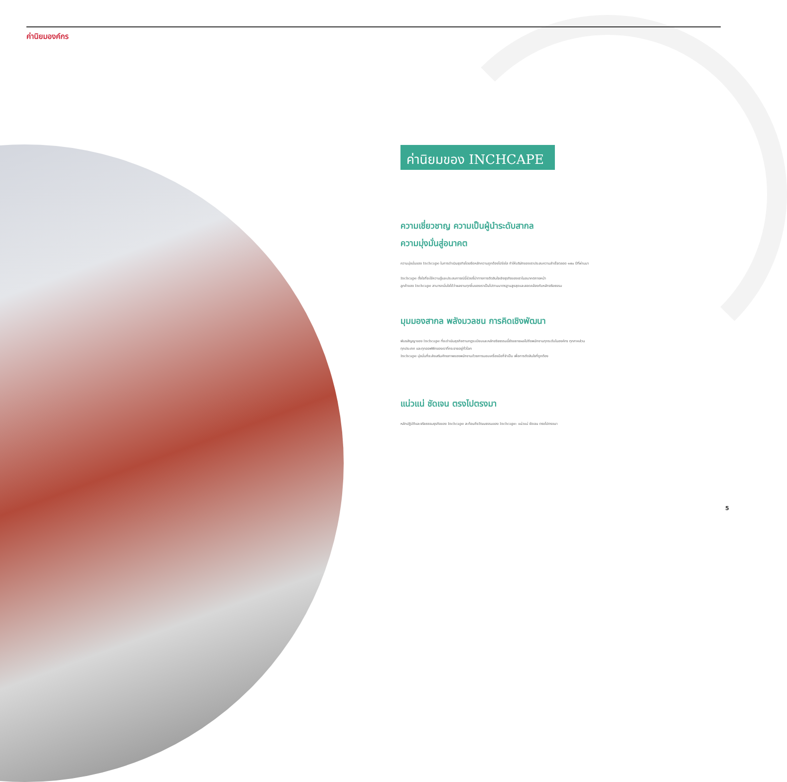ค่านิยมองค์กร
ค่านิยมของ INCHCAPE
ความเชี่ยวชาญ ความเป็นผู้นำระดับสากล
ความมุ่งมั่นสู่อนาคต
ความมุ่งมั่นของ Inchcape ในการดำเนินธุรกิจโดยยึดหลักความถูกต้องโปร่งใส ทำให้บริษัทของเราประสบความสำเร็จตลอด ๑๗๐ ปีที่ผ่านมา
Inchcape ตั้งใจที่จะใช้ความรู้และประสบการณ์นี้ช่วยชี้นำทางการตัดสินใจเชิงธุรกิจของเราในอนาคตภายหน้า
ลูกค้าของ Inchcape สามารถมั่นใจได้ว่าผลงานทุกชิ้นของเราเป็นไปตามมาตรฐานสูงสุดและสอดคล้องกับหลักจริยธรรม
มุมมองสากล พลังมวลชน การคิดเชิงพัฒนา
พันธสัญญาของ Inchcape ที่จะดำเนินธุรกิจตามกฎระเบียบและหลักจริยธรรมนี้ยังขยายผลไปถึงพนักงานทุกระดับในองค์กร ทุกภาคส่วน ทุกประเทศ และทุกออฟฟิศของเราที่กระจายอยู่ทั่วโลก
Inchcape มุ่งมั่นที่จะส่งเสริมศักยภาพของพนักงานด้วยการมอบเครื่องมือที่จำเป็น เพื่อการตัดสินใจที่ถูกต้อง
แน่วแน่ ชัดเจน ตรงไปตรงมา
หลักปฏิบัติและจริยธรรมธุรกิจของ Inchcape สะท้อนถึงวัฒนธรรมของ Inchcape: แน่วแน่ ชัดเจน ตรงไปตรงมา
5